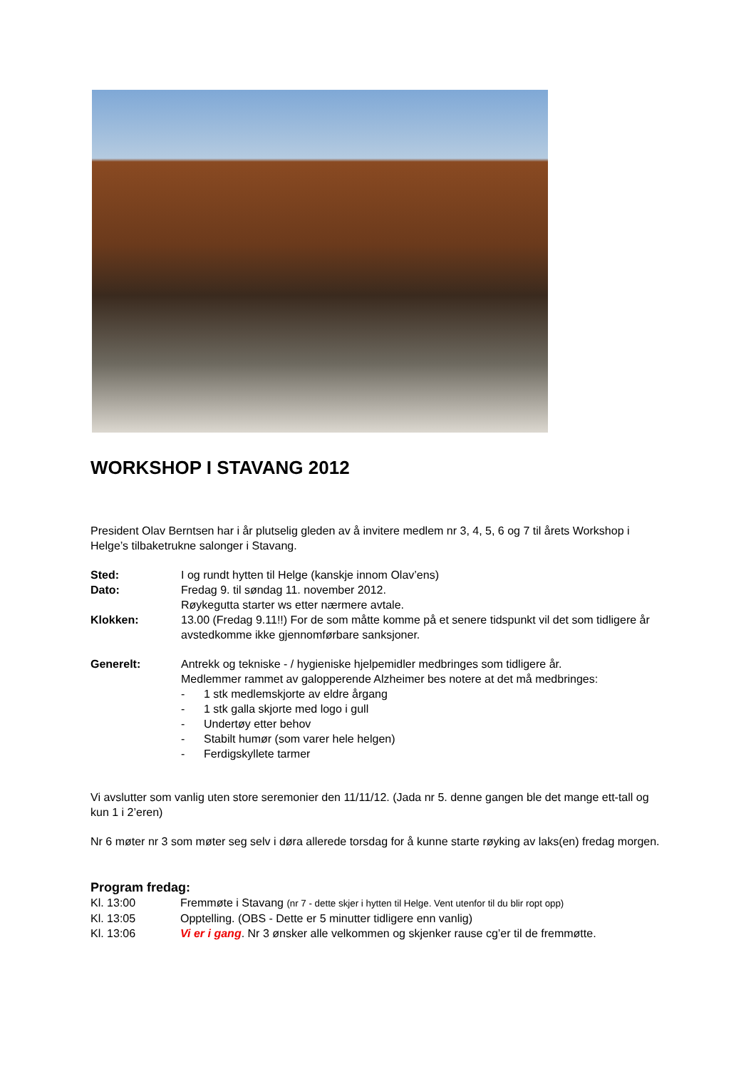WORKSHOP I STAVANG 2012
President Olav Berntsen har i år plutselig gleden av å invitere medlem nr 3, 4, 5, 6 og 7 til årets Workshop i Helge’s tilbaketrukne salonger i Stavang.
Sted: I og rundt hytten til Helge (kanskje innom Olav’ens)
Dato: Fredag 9. til søndag 11. november 2012.
Røykegutta starter ws etter nærmere avtale.
Klokken: 13.00 (Fredag 9.11!!) For de som måtte komme på et senere tidspunkt vil det som tidligere år avstedkomme ikke gjennomførbare sanksjoner.
Generelt: Antrekk og tekniske - / hygieniske hjelpemidler medbringes som tidligere år.
Medlemmer rammet av galopperende Alzheimer bes notere at det må medbringes:
- 1 stk medlemskjorte av eldre årgang
- 1 stk galla skjorte med logo i gull
- Undertøy etter behov
- Stabilt humør (som varer hele helgen)
- Ferdigskyllete tarmer
Vi avslutter som vanlig uten store seremonier den 11/11/12. (Jada nr 5. denne gangen ble det mange ett-tall og kun 1 i 2’eren)
Nr 6 møter nr 3 som møter seg selv i døra allerede torsdag for å kunne starte røyking av laks(en) fredag morgen.
Program fredag:
Kl. 13:00 Fremmøte i Stavang (nr 7 - dette skjer i hytten til Helge. Vent utenfor til du blir ropt opp)
Kl. 13:05 Opptelling. (OBS - Dette er 5 minutter tidligere enn vanlig)
Kl. 13:06 Vi er i gang. Nr 3 ønsker alle velkommen og skjenker rause cg’er til de fremmøtte.